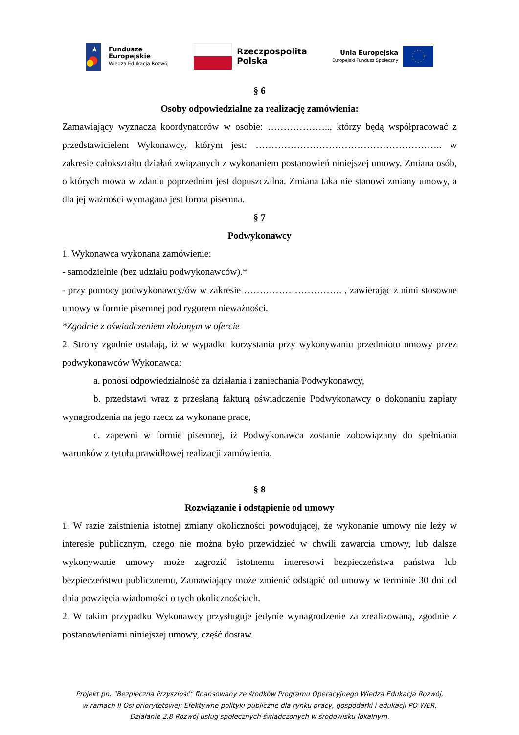★
Fundusze
Europejskie
Wiedza Edukacja Rozwój
Rzeczpospolita
Polska
Unia Europejska
Europejski Fundusz Społeczny
§ 6
Osoby odpowiedzialne za realizację zamówienia:
Zamawiający wyznacza koordynatorów w osobie: ……………….., którzy będą współpracować z przedstawicielem Wykonawcy, którym jest: ………………………………………………….. w zakresie całokształtu działań związanych z wykonaniem postanowień niniejszej umowy. Zmiana osób, o których mowa w zdaniu poprzednim jest dopuszczalna. Zmiana taka nie stanowi zmiany umowy, a dla jej ważności wymagana jest forma pisemna.
§ 7
Podwykonawcy
1. Wykonawca wykonana zamówienie:
- samodzielnie (bez udziału podwykonawców).*
- przy pomocy podwykonawcy/ów w zakresie …………………………. , zawierając z nimi stosowne umowy w formie pisemnej pod rygorem nieważności.
*Zgodnie z oświadczeniem złożonym w ofercie
2. Strony zgodnie ustalają, iż w wypadku korzystania przy wykonywaniu przedmiotu umowy przez podwykonawców Wykonawca:
a. ponosi odpowiedzialność za działania i zaniechania Podwykonawcy,
b. przedstawi wraz z przesłaną fakturą oświadczenie Podwykonawcy o dokonaniu zapłaty wynagrodzenia na jego rzecz za wykonane prace,
c. zapewni w formie pisemnej, iż Podwykonawca zostanie zobowiązany do spełniania warunków z tytułu prawidłowej realizacji zamówienia.
§ 8
Rozwiązanie i odstąpienie od umowy
1. W razie zaistnienia istotnej zmiany okoliczności powodującej, że wykonanie umowy nie leży w interesie publicznym, czego nie można było przewidzieć w chwili zawarcia umowy, lub dalsze wykonywanie umowy może zagrozić istotnemu interesowi bezpieczeństwa państwa lub bezpieczeństwu publicznemu, Zamawiający może zmienić odstąpić od umowy w terminie 30 dni od dnia powzięcia wiadomości o tych okolicznościach.
2. W takim przypadku Wykonawcy przysługuje jedynie wynagrodzenie za zrealizowaną, zgodnie z postanowieniami niniejszej umowy, część dostaw.
Projekt pn. "Bezpieczna Przyszłość" finansowany ze środków Programu Operacyjnego Wiedza Edukacja Rozwój,
w ramach II Osi priorytetowej: Efektywne polityki publiczne dla rynku pracy, gospodarki i edukacji PO WER,
Działanie 2.8 Rozwój usług społecznych świadczonych w środowisku lokalnym.